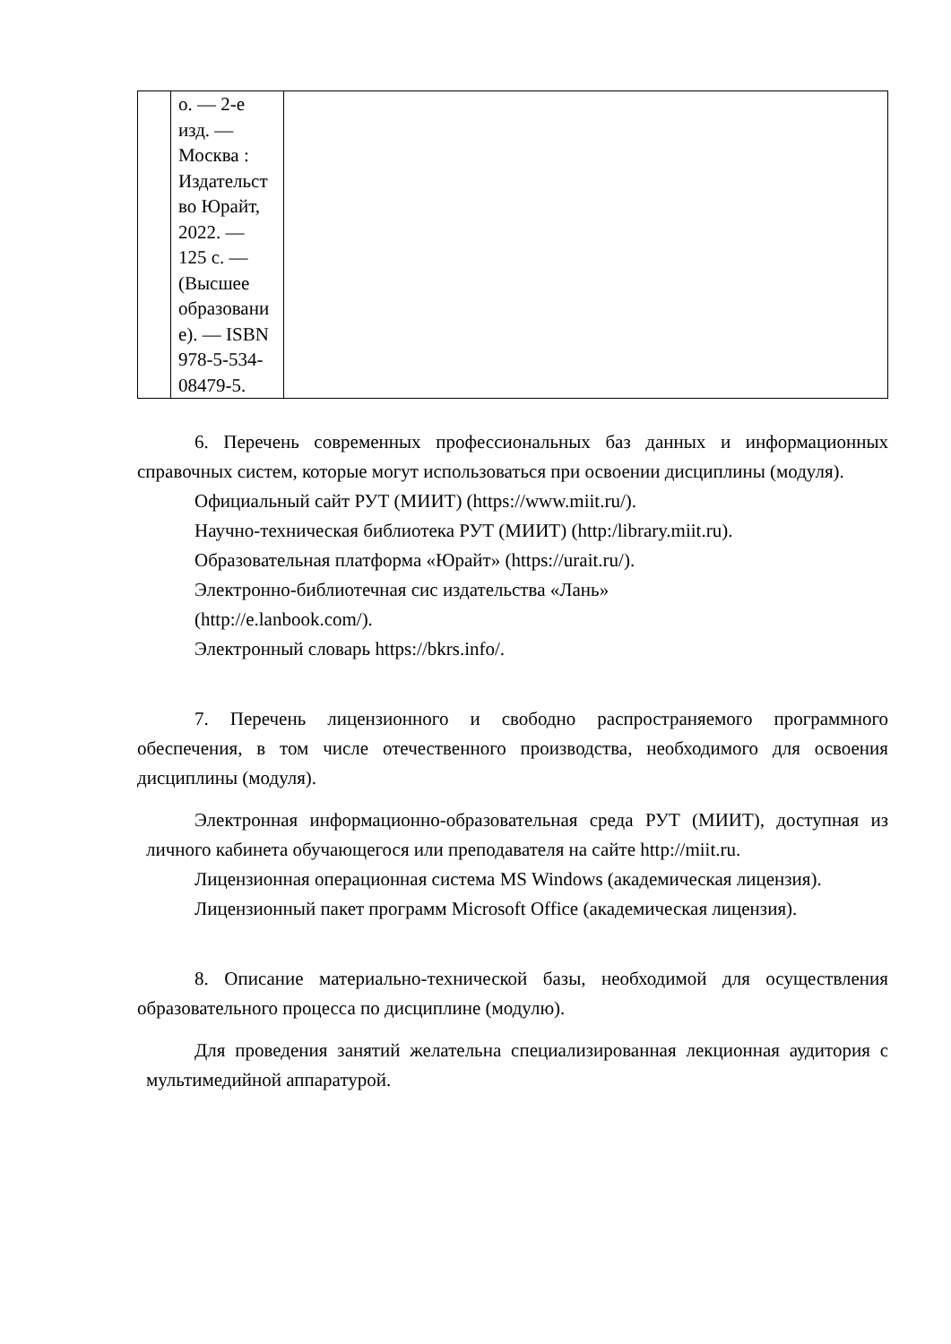| | о. — 2-е изд. — Москва : Издательст во Юрайт, 2022. — 125 с. — (Высшее образовани е). — ISBN 978-5-534- 08479-5. | |
6. Перечень современных профессиональных баз данных и информационных справочных систем, которые могут использоваться при освоении дисциплины (модуля).
Официальный сайт РУТ (МИИТ) (https://www.miit.ru/).
Научно-техническая библиотека РУТ (МИИТ) (http:/library.miit.ru).
Образовательная платформа «Юрайт» (https://urait.ru/).
Электронно-библиотечная сис издательства «Лань»
(http://e.lanbook.com/).
Электронный словарь https://bkrs.info/.
7. Перечень лицензионного и свободно распространяемого программного обеспечения, в том числе отечественного производства, необходимого для освоения дисциплины (модуля).
Электронная информационно-образовательная среда РУТ (МИИТ), доступная из личного кабинета обучающегося или преподавателя на сайте http://miit.ru.
Лицензионная операционная система MS Windows (академическая лицензия).
Лицензионный пакет программ Microsoft Office (академическая лицензия).
8. Описание материально-технической базы, необходимой для осуществления образовательного процесса по дисциплине (модулю).
Для проведения занятий желательна специализированная лекционная аудитория с мультимедийной аппаратурой.